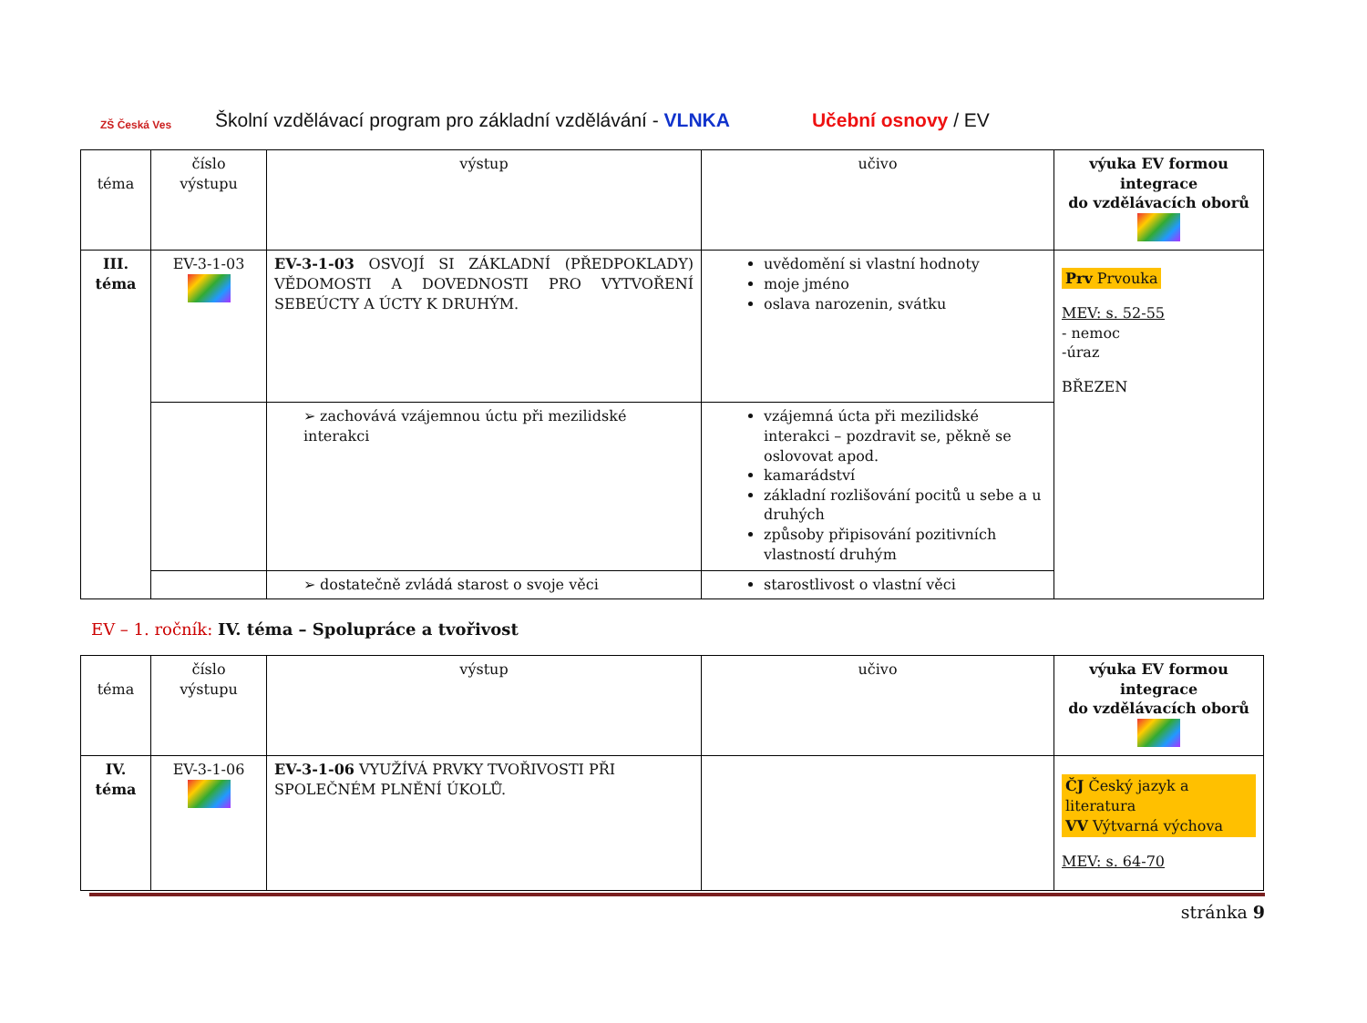ZŠ Česká Ves
Školní vzdělávací program pro základní vzdělávání - VLNKA Učební osnovy / EV
| téma | číslo výstupu | výstup | učivo | výuka EV formou integrace do vzdělávacích oborů |
| III. téma | EV-3-1-03 | EV-3-1-03 OSVOJÍ SI ZÁKLADNÍ (PŘEDPOKLADY) VĚDOMOSTI A DOVEDNOSTI PRO VYTVOŘENÍ SEBEÚCTY A ÚCTY K DRUHÝM. | uvědomění si vlastní hodnoty moje jméno oslava narozenin, svátku | Prv Prvouka MEV: s. 52-55 - nemoc -úraz BŘEZEN |
| | | ➢ zachovává vzájemnou úctu při mezilidské interakci | vzájemná úcta při mezilidské interakci – pozdravit se, pěkně se oslovovat apod. kamarádství základní rozlišování pocitů u sebe a u druhých způsoby připisování pozitivních vlastností druhým | |
| | | ➢ dostatečně zvládá starost o svoje věci | starostlivost o vlastní věci | |
EV – 1. ročník: IV. téma – Spolupráce a tvořivost
| téma | číslo výstupu | výstup | učivo | výuka EV formou integrace do vzdělávacích oborů |
| IV. téma | EV-3-1-06 | EV-3-1-06 VYUŽÍVÁ PRVKY TVOŘIVOSTI PŘI SPOLEČNÉM PLNĚNÍ ÚKOLŮ. | | ČJ Český jazyk a literatura VV Výtvarná výchova MEV: s. 64-70 |
stránka 9